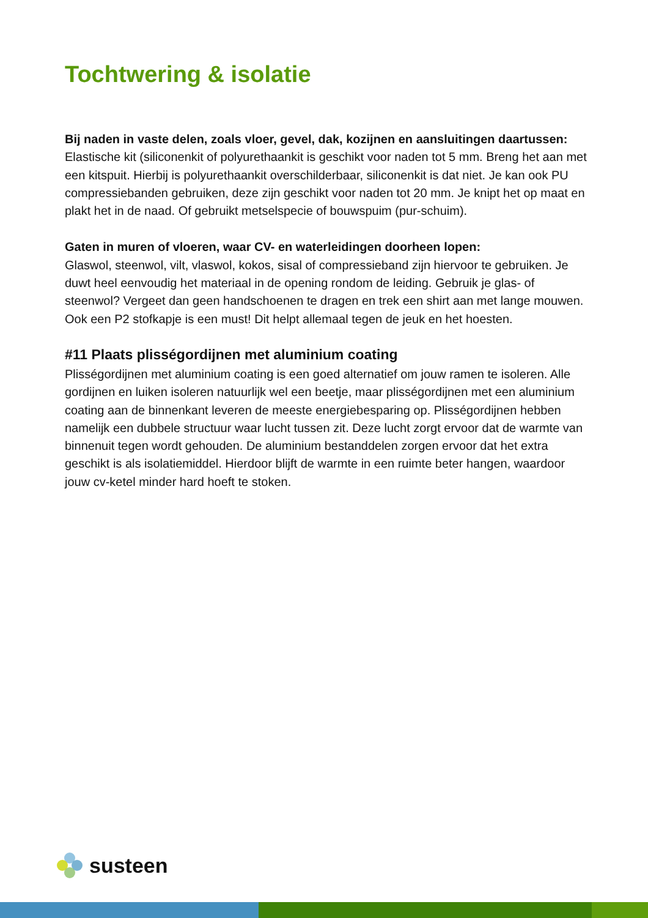Tochtwering & isolatie
Bij naden in vaste delen, zoals vloer, gevel, dak, kozijnen en aansluitingen daartussen:
Elastische kit (siliconenkit of polyurethaankit is geschikt voor naden tot 5 mm. Breng het aan met een kitspuit. Hierbij is polyurethaankit overschilderbaar, siliconenkit is dat niet. Je kan ook PU compressiebanden gebruiken, deze zijn geschikt voor naden tot 20 mm. Je knipt het op maat en plakt het in de naad. Of gebruikt metselspecie of bouwspuim (pur-schuim).
Gaten in muren of vloeren, waar CV- en waterleidingen doorheen lopen:
Glaswol, steenwol, vilt, vlaswol, kokos, sisal of compressieband zijn hiervoor te gebruiken. Je duwt heel eenvoudig het materiaal in de opening rondom de leiding. Gebruik je glas- of steenwol? Vergeet dan geen handschoenen te dragen en trek een shirt aan met lange mouwen. Ook een P2 stofkapje is een must! Dit helpt allemaal tegen de jeuk en het hoesten.
#11 Plaats plisségordijnen met aluminium coating
Plisségordijnen met aluminium coating is een goed alternatief om jouw ramen te isoleren. Alle gordijnen en luiken isoleren natuurlijk wel een beetje, maar plisségordijnen met een aluminium coating aan de binnenkant leveren de meeste energiebesparing op. Plisségordijnen hebben namelijk een dubbele structuur waar lucht tussen zit. Deze lucht zorgt ervoor dat de warmte van binnenuit tegen wordt gehouden. De aluminium bestanddelen zorgen ervoor dat het extra geschikt is als isolatiemiddel. Hierdoor blijft de warmte in een ruimte beter hangen, waardoor jouw cv-ketel minder hard hoeft te stoken.
susteen